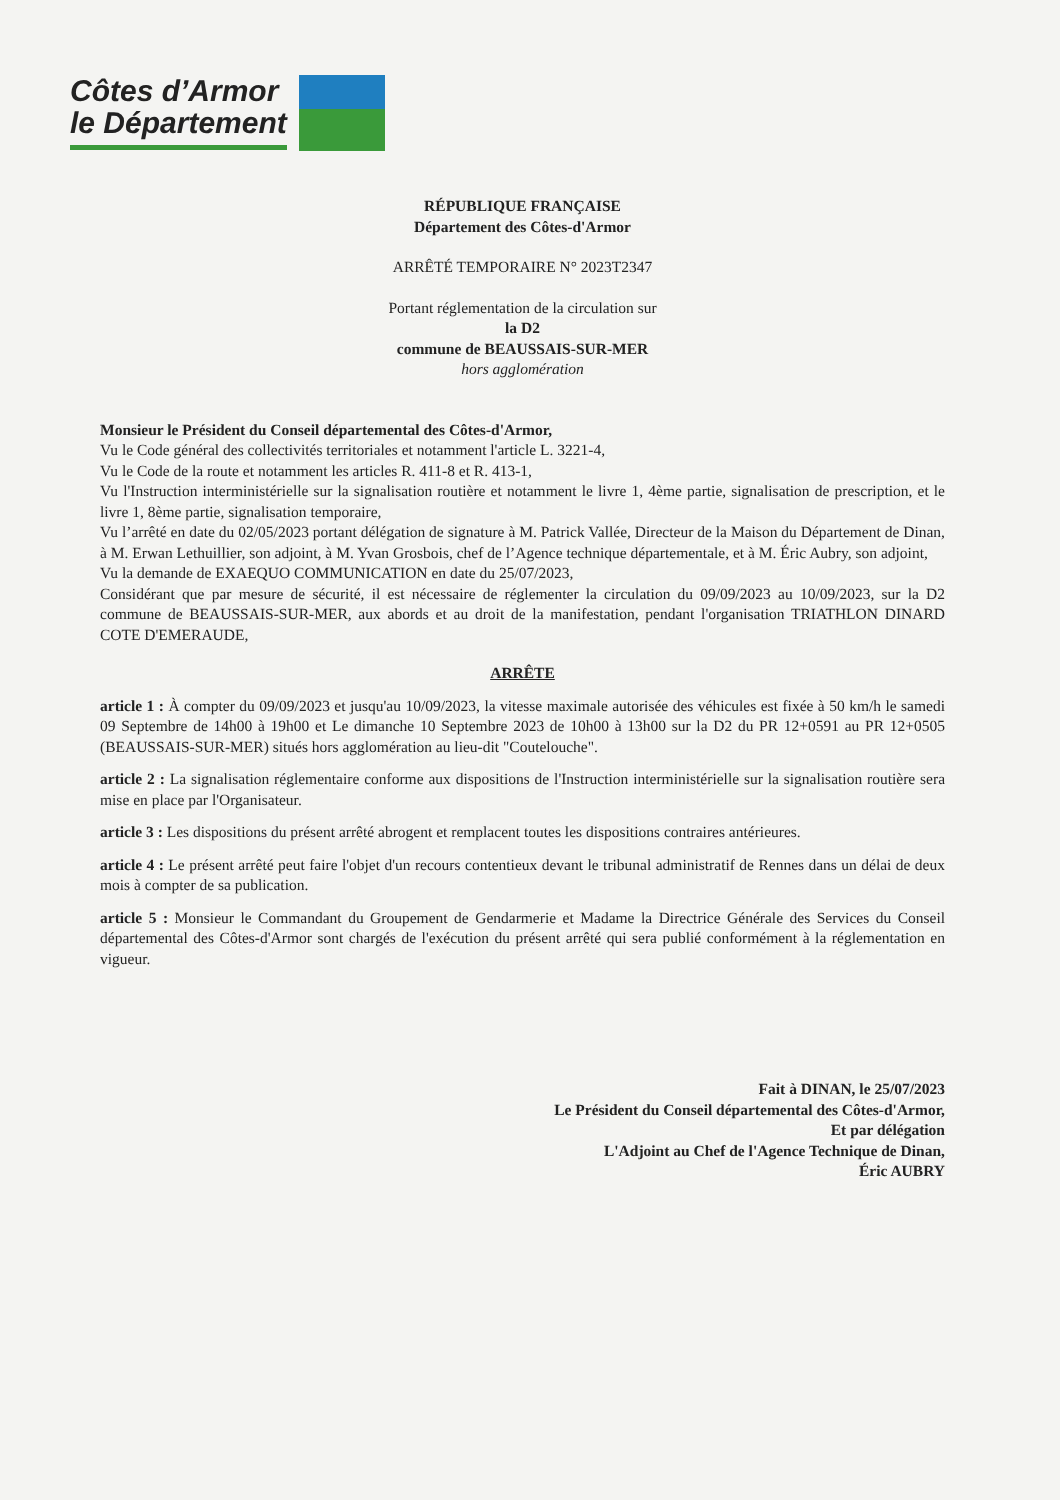Côtes d’Armor
le Département
RÉPUBLIQUE FRANÇAISE
Département des Côtes-d'Armor
ARRÊTÉ TEMPORAIRE N° 2023T2347
Portant réglementation de la circulation sur
la D2
commune de BEAUSSAIS-SUR-MER
hors agglomération
Monsieur le Président du Conseil départemental des Côtes-d'Armor,
Vu le Code général des collectivités territoriales et notamment l'article L. 3221-4,
Vu le Code de la route et notamment les articles R. 411-8 et R. 413-1,
Vu l'Instruction interministérielle sur la signalisation routière et notamment le livre 1, 4ème partie, signalisation de prescription, et le livre 1, 8ème partie, signalisation temporaire,
Vu l’arrêté en date du 02/05/2023 portant délégation de signature à M. Patrick Vallée, Directeur de la Maison du Département de Dinan, à M. Erwan Lethuillier, son adjoint, à M. Yvan Grosbois, chef de l’Agence technique départementale, et à M. Éric Aubry, son adjoint,
Vu la demande de EXAEQUO COMMUNICATION en date du 25/07/2023,
Considérant que par mesure de sécurité, il est nécessaire de réglementer la circulation du 09/09/2023 au 10/09/2023, sur la D2 commune de BEAUSSAIS-SUR-MER, aux abords et au droit de la manifestation, pendant l'organisation TRIATHLON DINARD COTE D'EMERAUDE,
ARRÊTE
article 1 : À compter du 09/09/2023 et jusqu'au 10/09/2023, la vitesse maximale autorisée des véhicules est fixée à 50 km/h le samedi 09 Septembre de 14h00 à 19h00 et Le dimanche 10 Septembre 2023 de 10h00 à 13h00 sur la D2 du PR 12+0591 au PR 12+0505 (BEAUSSAIS-SUR-MER) situés hors agglomération au lieu-dit "Coutelouche".
article 2 : La signalisation réglementaire conforme aux dispositions de l'Instruction interministérielle sur la signalisation routière sera mise en place par l'Organisateur.
article 3 : Les dispositions du présent arrêté abrogent et remplacent toutes les dispositions contraires antérieures.
article 4 : Le présent arrêté peut faire l'objet d'un recours contentieux devant le tribunal administratif de Rennes dans un délai de deux mois à compter de sa publication.
article 5 : Monsieur le Commandant du Groupement de Gendarmerie et Madame la Directrice Générale des Services du Conseil départemental des Côtes-d'Armor sont chargés de l'exécution du présent arrêté qui sera publié conformément à la réglementation en vigueur.
Fait à DINAN, le 25/07/2023
Le Président du Conseil départemental des Côtes-d'Armor,
Et par délégation
L'Adjoint au Chef de l'Agence Technique de Dinan,
Éric AUBRY